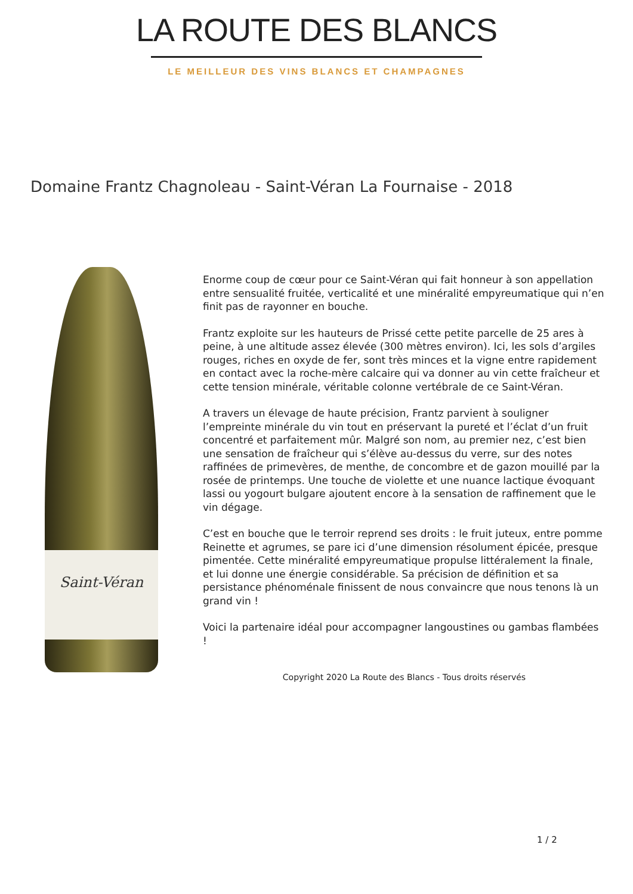LA ROUTE DES BLANCS
LE MEILLEUR DES VINS BLANCS ET CHAMPAGNES
Domaine Frantz Chagnoleau - Saint-Véran La Fournaise - 2018
Saint-Véran
Enorme coup de cœur pour ce Saint-Véran qui fait honneur à son appellation entre sensualité fruitée, verticalité et une minéralité empyreumatique qui n’en finit pas de rayonner en bouche.
Frantz exploite sur les hauteurs de Prissé cette petite parcelle de 25 ares à peine, à une altitude assez élevée (300 mètres environ). Ici, les sols d’argiles rouges, riches en oxyde de fer, sont très minces et la vigne entre rapidement en contact avec la roche-mère calcaire qui va donner au vin cette fraîcheur et cette tension minérale, véritable colonne vertébrale de ce Saint-Véran.
A travers un élevage de haute précision, Frantz parvient à souligner l’empreinte minérale du vin tout en préservant la pureté et l’éclat d’un fruit concentré et parfaitement mûr. Malgré son nom, au premier nez, c’est bien une sensation de fraîcheur qui s’élève au-dessus du verre, sur des notes raffinées de primevères, de menthe, de concombre et de gazon mouillé par la rosée de printemps. Une touche de violette et une nuance lactique évoquant lassi ou yogourt bulgare ajoutent encore à la sensation de raffinement que le vin dégage.
C’est en bouche que le terroir reprend ses droits : le fruit juteux, entre pomme Reinette et agrumes, se pare ici d’une dimension résolument épicée, presque pimentée. Cette minéralité empyreumatique propulse littéralement la finale, et lui donne une énergie considérable. Sa précision de définition et sa persistance phénoménale finissent de nous convaincre que nous tenons là un grand vin !
Voici la partenaire idéal pour accompagner langoustines ou gambas flambées !
Copyright 2020 La Route des Blancs - Tous droits réservés
1 / 2